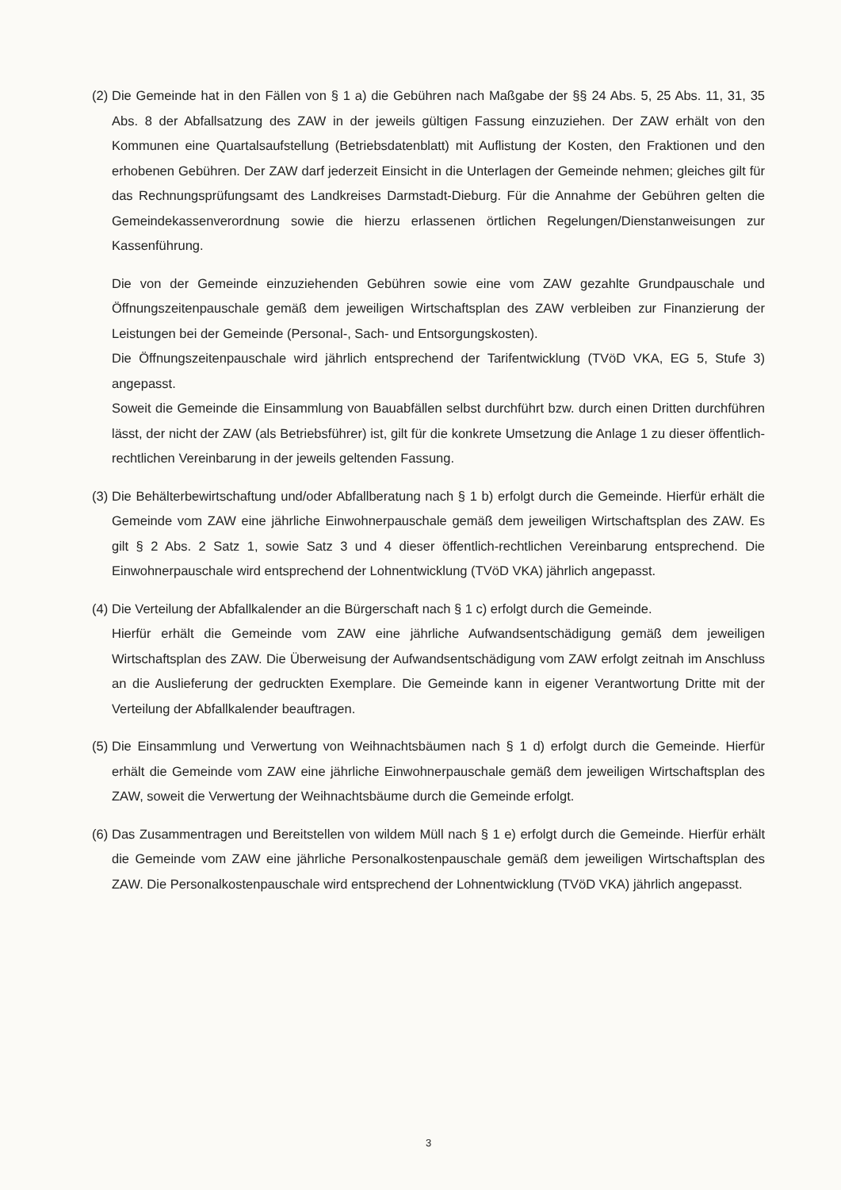(2)
Die Gemeinde hat in den Fällen von § 1 a) die Gebühren nach Maßgabe der §§ 24 Abs. 5, 25 Abs. 11, 31, 35 Abs. 8 der Abfallsatzung des ZAW in der jeweils gültigen Fassung einzuziehen. Der ZAW erhält von den Kommunen eine Quartalsaufstellung (Betriebsdatenblatt) mit Auflistung der Kosten, den Fraktionen und den erhobenen Gebühren. Der ZAW darf jederzeit Einsicht in die Unterlagen der Gemeinde nehmen; gleiches gilt für das Rechnungsprüfungsamt des Landkreises Darmstadt-Dieburg. Für die Annahme der Gebühren gelten die Gemeindekassenverordnung sowie die hierzu erlassenen örtlichen Regelungen/Dienstanweisungen zur Kassenführung.
Die von der Gemeinde einzuziehenden Gebühren sowie eine vom ZAW gezahlte Grundpauschale und Öffnungszeitenpauschale gemäß dem jeweiligen Wirtschaftsplan des ZAW verbleiben zur Finanzierung der Leistungen bei der Gemeinde (Personal-, Sach- und Entsorgungskosten).
Die Öffnungszeitenpauschale wird jährlich entsprechend der Tarifentwicklung (TVöD VKA, EG 5, Stufe 3) angepasst.
Soweit die Gemeinde die Einsammlung von Bauabfällen selbst durchführt bzw. durch einen Dritten durchführen lässt, der nicht der ZAW (als Betriebsführer) ist, gilt für die konkrete Umsetzung die Anlage 1 zu dieser öffentlich-rechtlichen Vereinbarung in der jeweils geltenden Fassung.
(3)
Die Behälterbewirtschaftung und/oder Abfallberatung nach § 1 b) erfolgt durch die Gemeinde. Hierfür erhält die Gemeinde vom ZAW eine jährliche Einwohnerpauschale gemäß dem jeweiligen Wirtschaftsplan des ZAW. Es gilt § 2 Abs. 2 Satz 1, sowie Satz 3 und 4 dieser öffentlich-rechtlichen Vereinbarung entsprechend. Die Einwohnerpauschale wird entsprechend der Lohnentwicklung (TVöD VKA) jährlich angepasst.
(4)
Die Verteilung der Abfallkalender an die Bürgerschaft nach § 1 c) erfolgt durch die Gemeinde.
Hierfür erhält die Gemeinde vom ZAW eine jährliche Aufwandsentschädigung gemäß dem jeweiligen Wirtschaftsplan des ZAW. Die Überweisung der Aufwandsentschädigung vom ZAW erfolgt zeitnah im Anschluss an die Auslieferung der gedruckten Exemplare. Die Gemeinde kann in eigener Verantwortung Dritte mit der Verteilung der Abfallkalender beauftragen.
(5)
Die Einsammlung und Verwertung von Weihnachtsbäumen nach § 1 d) erfolgt durch die Gemeinde. Hierfür erhält die Gemeinde vom ZAW eine jährliche Einwohnerpauschale gemäß dem jeweiligen Wirtschaftsplan des ZAW, soweit die Verwertung der Weihnachtsbäume durch die Gemeinde erfolgt.
(6)
Das Zusammentragen und Bereitstellen von wildem Müll nach § 1 e) erfolgt durch die Gemeinde. Hierfür erhält die Gemeinde vom ZAW eine jährliche Personalkostenpauschale gemäß dem jeweiligen Wirtschaftsplan des ZAW. Die Personalkostenpauschale wird entsprechend der Lohnentwicklung (TVöD VKA) jährlich angepasst.
3